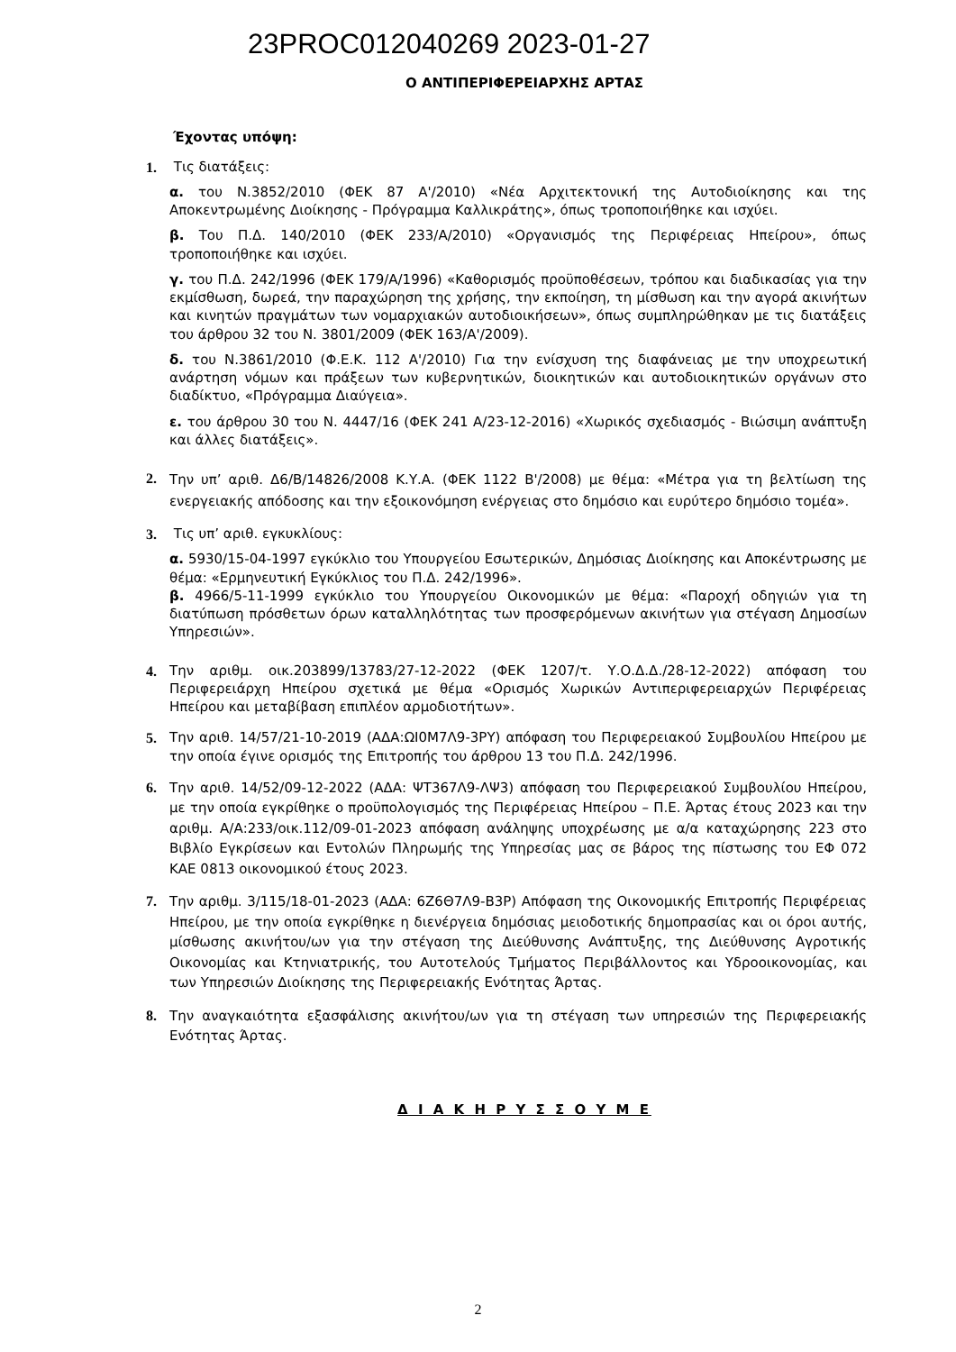23PROC012040269 2023-01-27
Ο ΑΝΤΙΠΕΡΙΦΕΡΕΙΑΡΧΗΣ ΑΡΤΑΣ
Έχοντας υπόψη:
1. Τις διατάξεις:
α. του Ν.3852/2010 (ΦΕΚ 87 Α'/2010) «Νέα Αρχιτεκτονική της Αυτοδιοίκησης και της Αποκεντρωμένης Διοίκησης - Πρόγραμμα Καλλικράτης», όπως τροποποιήθηκε και ισχύει.
β. Του Π.Δ. 140/2010 (ΦΕΚ 233/Α/2010) «Οργανισμός της Περιφέρειας Ηπείρου», όπως τροποποιήθηκε και ισχύει.
γ. του Π.Δ. 242/1996 (ΦΕΚ 179/Α/1996) «Καθορισμός προϋποθέσεων, τρόπου και διαδικασίας για την εκμίσθωση, δωρεά, την παραχώρηση της χρήσης, την εκποίηση, τη μίσθωση και την αγορά ακινήτων και κινητών πραγμάτων των νομαρχιακών αυτοδιοικήσεων», όπως συμπληρώθηκαν με τις διατάξεις του άρθρου 32 του Ν. 3801/2009 (ΦΕΚ 163/Α'/2009).
δ. του Ν.3861/2010 (Φ.Ε.Κ. 112 Α'/2010) Για την ενίσχυση της διαφάνειας με την υποχρεωτική ανάρτηση νόμων και πράξεων των κυβερνητικών, διοικητικών και αυτοδιοικητικών οργάνων στο διαδίκτυο, «Πρόγραμμα Διαύγεια».
ε. του άρθρου 30 του Ν. 4447/16 (ΦΕΚ 241 Α/23-12-2016) «Χωρικός σχεδιασμός - Βιώσιμη ανάπτυξη και άλλες διατάξεις».
2.
Την υπ’ αριθ. Δ6/Β/14826/2008 Κ.Υ.Α. (ΦΕΚ 1122 Β'/2008) με θέμα: «Μέτρα για τη βελτίωση της ενεργειακής απόδοσης και την εξοικονόμηση ενέργειας στο δημόσιο και ευρύτερο δημόσιο τομέα».
3. Τις υπ’ αριθ. εγκυκλίους:
α. 5930/15-04-1997 εγκύκλιο του Υπουργείου Εσωτερικών, Δημόσιας Διοίκησης και Αποκέντρωσης με θέμα: «Ερμηνευτική Εγκύκλιος του Π.Δ. 242/1996».
β. 4966/5-11-1999 εγκύκλιο του Υπουργείου Οικονομικών με θέμα: «Παροχή οδηγιών για τη διατύπωση πρόσθετων όρων καταλληλότητας των προσφερόμενων ακινήτων για στέγαση Δημοσίων Υπηρεσιών».
4. Την αριθμ. οικ.203899/13783/27-12-2022 (ΦΕΚ 1207/τ. Υ.Ο.Δ.Δ./28-12-2022) απόφαση του Περιφερειάρχη Ηπείρου σχετικά με θέμα «Ορισμός Χωρικών Αντιπεριφερειαρχών Περιφέρειας Ηπείρου και μεταβίβαση επιπλέον αρμοδιοτήτων».
5. Την αριθ. 14/57/21-10-2019 (ΑΔΑ:ΩΙ0Μ7Λ9-3ΡΥ) απόφαση του Περιφερειακού Συμβουλίου Ηπείρου με την οποία έγινε ορισμός της Επιτροπής του άρθρου 13 του Π.Δ. 242/1996.
6.
Την αριθ. 14/52/09-12-2022 (ΑΔΑ: ΨΤ367Λ9-ΛΨ3) απόφαση του Περιφερειακού Συμβουλίου Ηπείρου, με την οποία εγκρίθηκε ο προϋπολογισμός της Περιφέρειας Ηπείρου – Π.Ε. Άρτας έτους 2023 και την αριθμ. Α/Α:233/οικ.112/09-01-2023 απόφαση ανάληψης υποχρέωσης με α/α καταχώρησης 223 στο Βιβλίο Εγκρίσεων και Εντολών Πληρωμής της Υπηρεσίας μας σε βάρος της πίστωσης του ΕΦ 072 ΚΑΕ 0813 οικονομικού έτους 2023.
7.
Την αριθμ. 3/115/18-01-2023 (ΑΔΑ: 6Ζ6Θ7Λ9-Β3Ρ) Απόφαση της Οικονομικής Επιτροπής Περιφέρειας Ηπείρου, με την οποία εγκρίθηκε η διενέργεια δημόσιας μειοδοτικής δημοπρασίας και οι όροι αυτής, μίσθωσης ακινήτου/ων για την στέγαση της Διεύθυνσης Ανάπτυξης, της Διεύθυνσης Αγροτικής Οικονομίας και Κτηνιατρικής, του Αυτοτελούς Τμήματος Περιβάλλοντος και Υδροοικονομίας, και των Υπηρεσιών Διοίκησης της Περιφερειακής Ενότητας Άρτας.
8.
Την αναγκαιότητα εξασφάλισης ακινήτου/ων για τη στέγαση των υπηρεσιών της Περιφερειακής Ενότητας Άρτας.
Δ Ι Α Κ Η Ρ Υ Σ Σ Ο Υ Μ Ε
2